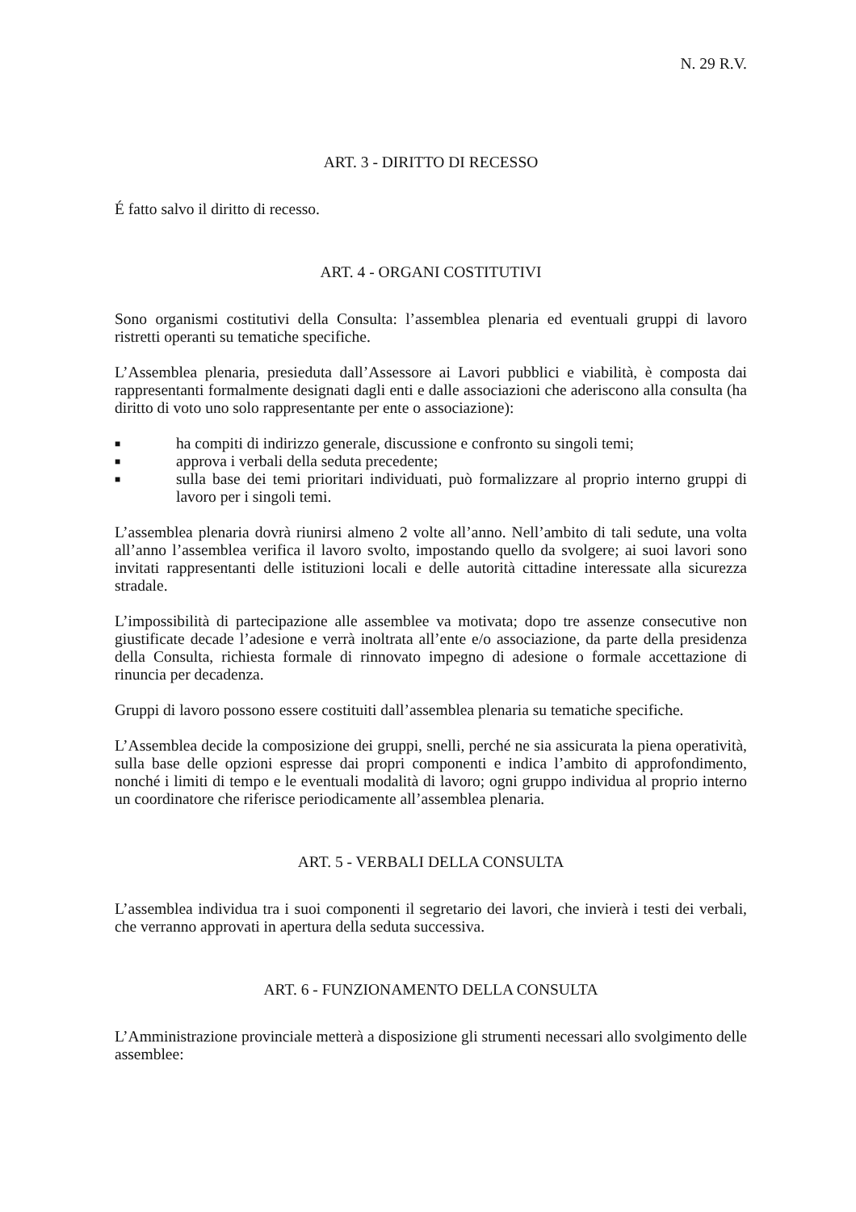N. 29 R.V.
ART. 3 - DIRITTO DI RECESSO
É fatto salvo il diritto di recesso.
ART. 4 - ORGANI COSTITUTIVI
Sono organismi costitutivi della Consulta: l’assemblea plenaria ed eventuali gruppi di lavoro ristretti operanti su tematiche specifiche.
L’Assemblea plenaria, presieduta dall’Assessore ai Lavori pubblici e viabilità, è composta dai rappresentanti formalmente designati dagli enti e dalle associazioni che aderiscono alla consulta (ha diritto di voto uno solo rappresentante per ente o associazione):
■ ha compiti di indirizzo generale, discussione e confronto su singoli temi;
■ approva i verbali della seduta precedente;
■ sulla base dei temi prioritari individuati, può formalizzare al proprio interno gruppi di lavoro per i singoli temi.
L’assemblea plenaria dovrà riunirsi almeno 2 volte all’anno. Nell’ambito di tali sedute, una volta all’anno l’assemblea verifica il lavoro svolto, impostando quello da svolgere; ai suoi lavori sono invitati rappresentanti delle istituzioni locali e delle autorità cittadine interessate alla sicurezza stradale.
L’impossibilità di partecipazione alle assemblee va motivata; dopo tre assenze consecutive non giustificate decade l’adesione e verrà inoltrata all’ente e/o associazione, da parte della presidenza della Consulta, richiesta formale di rinnovato impegno di adesione o formale accettazione di rinuncia per decadenza.
Gruppi di lavoro possono essere costituiti dall’assemblea plenaria su tematiche specifiche.
L’Assemblea decide la composizione dei gruppi, snelli, perché ne sia assicurata la piena operatività, sulla base delle opzioni espresse dai propri componenti e indica l’ambito di approfondimento, nonché i limiti di tempo e le eventuali modalità di lavoro; ogni gruppo individua al proprio interno un coordinatore che riferisce periodicamente all’assemblea plenaria.
ART. 5 - VERBALI DELLA CONSULTA
L’assemblea individua tra i suoi componenti il segretario dei lavori, che invierà i testi dei verbali, che verranno approvati in apertura della seduta successiva.
ART. 6 - FUNZIONAMENTO DELLA CONSULTA
L’Amministrazione provinciale metterà a disposizione gli strumenti necessari allo svolgimento delle assemblee: